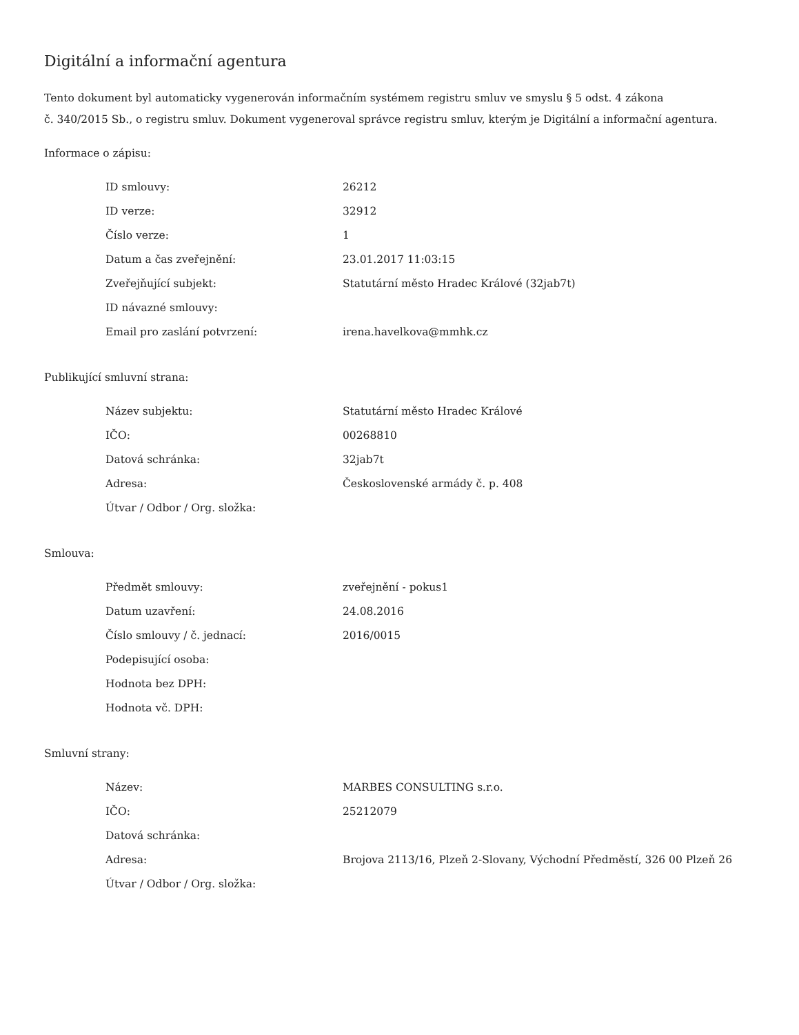Digitální a informační agentura
Tento dokument byl automaticky vygenerován informačním systémem registru smluv ve smyslu § 5 odst. 4 zákona
č. 340/2015 Sb., o registru smluv. Dokument vygeneroval správce registru smluv, kterým je Digitální a informační agentura.
Informace o zápisu:
| ID smlouvy: | 26212 |
| ID verze: | 32912 |
| Číslo verze: | 1 |
| Datum a čas zveřejnění: | 23.01.2017 11:03:15 |
| Zveřejňující subjekt: | Statutární město Hradec Králové (32jab7t) |
| ID návazné smlouvy: | |
| Email pro zaslání potvrzení: | irena.havelkova@mmhk.cz |
Publikující smluvní strana:
| Název subjektu: | Statutární město Hradec Králové |
| IČO: | 00268810 |
| Datová schránka: | 32jab7t |
| Adresa: | Československé armády č. p. 408 |
| Útvar / Odbor / Org. složka: | |
Smlouva:
| Předmět smlouvy: | zveřejnění - pokus1 |
| Datum uzavření: | 24.08.2016 |
| Číslo smlouvy / č. jednací: | 2016/0015 |
| Podepisující osoba: | |
| Hodnota bez DPH: | |
| Hodnota vč. DPH: | |
Smluvní strany:
| Název: | MARBES CONSULTING s.r.o. |
| IČO: | 25212079 |
| Datová schránka: | |
| Adresa: | Brojova 2113/16, Plzeň 2-Slovany, Východní Předměstí, 326 00 Plzeň 26 |
| Útvar / Odbor / Org. složka: | |